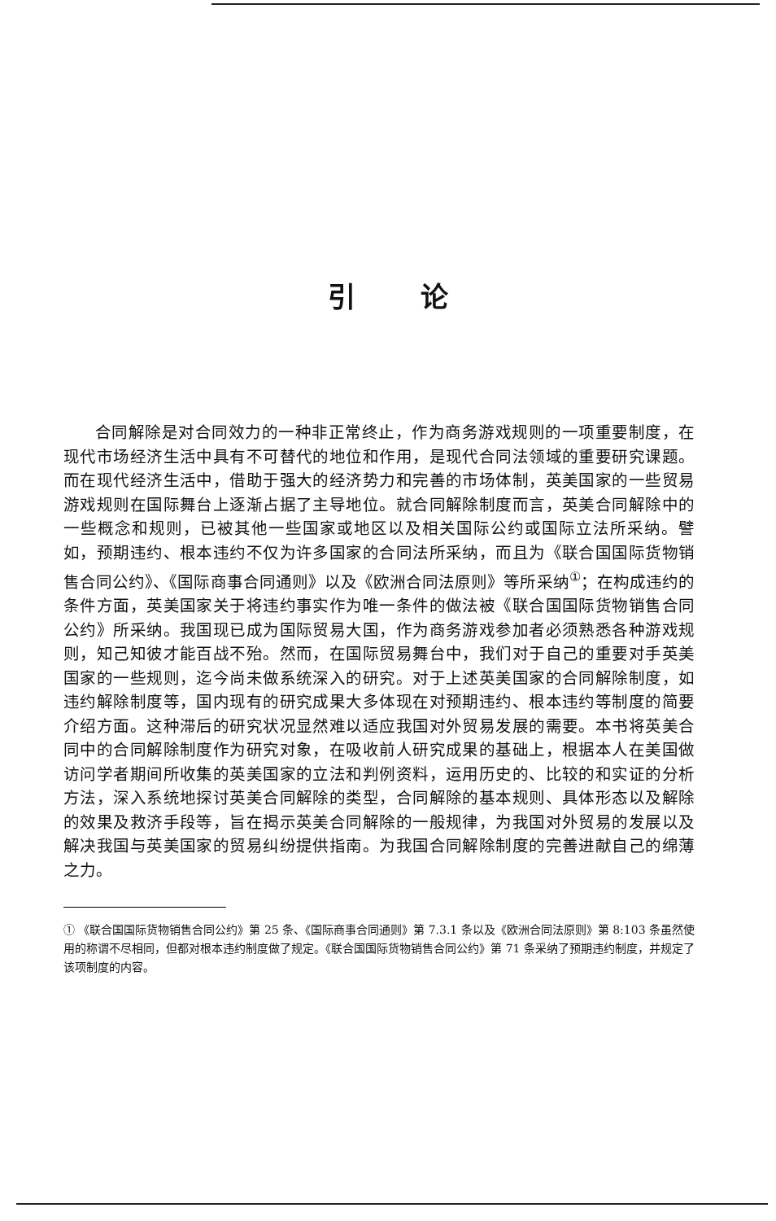引论
合同解除是对合同效力的一种非正常终止，作为商务游戏规则的一项重要制度，在现代市场经济生活中具有不可替代的地位和作用，是现代合同法领域的重要研究课题。而在现代经济生活中，借助于强大的经济势力和完善的市场体制，英美国家的一些贸易游戏规则在国际舞台上逐渐占据了主导地位。就合同解除制度而言，英美合同解除中的一些概念和规则，已被其他一些国家或地区以及相关国际公约或国际立法所采纳。譬如，预期违约、根本违约不仅为许多国家的合同法所采纳，而且为《联合国国际货物销售合同公约》、《国际商事合同通则》以及《欧洲合同法原则》等所采纳<sup>①</sup>；在构成违约的条件方面，英美国家关于将违约事实作为唯一条件的做法被《联合国国际货物销售合同公约》所采纳。我国现已成为国际贸易大国，作为商务游戏参加者必须熟悉各种游戏规则，知己知彼才能百战不殆。然而，在国际贸易舞台中，我们对于自己的重要对手英美国家的一些规则，迄今尚未做系统深入的研究。对于上述英美国家的合同解除制度，如违约解除制度等，国内现有的研究成果大多体现在对预期违约、根本违约等制度的简要介绍方面。这种滞后的研究状况显然难以适应我国对外贸易发展的需要。本书将英美合同中的合同解除制度作为研究对象，在吸收前人研究成果的基础上，根据本人在美国做访问学者期间所收集的英美国家的立法和判例资料，运用历史的、比较的和实证的分析方法，深入系统地探讨英美合同解除的类型，合同解除的基本规则、具体形态以及解除的效果及救济手段等，旨在揭示英美合同解除的一般规律，为我国对外贸易的发展以及解决我国与英美国家的贸易纠纷提供指南。为我国合同解除制度的完善进献自己的绵薄之力。
① 《联合国国际货物销售合同公约》第 25 条、《国际商事合同通则》第 7.3.1 条以及《欧洲合同法原则》第 8:103 条虽然使用的称谓不尽相同，但都对根本违约制度做了规定。《联合国国际货物销售合同公约》第 71 条采纳了预期违约制度，并规定了该项制度的内容。